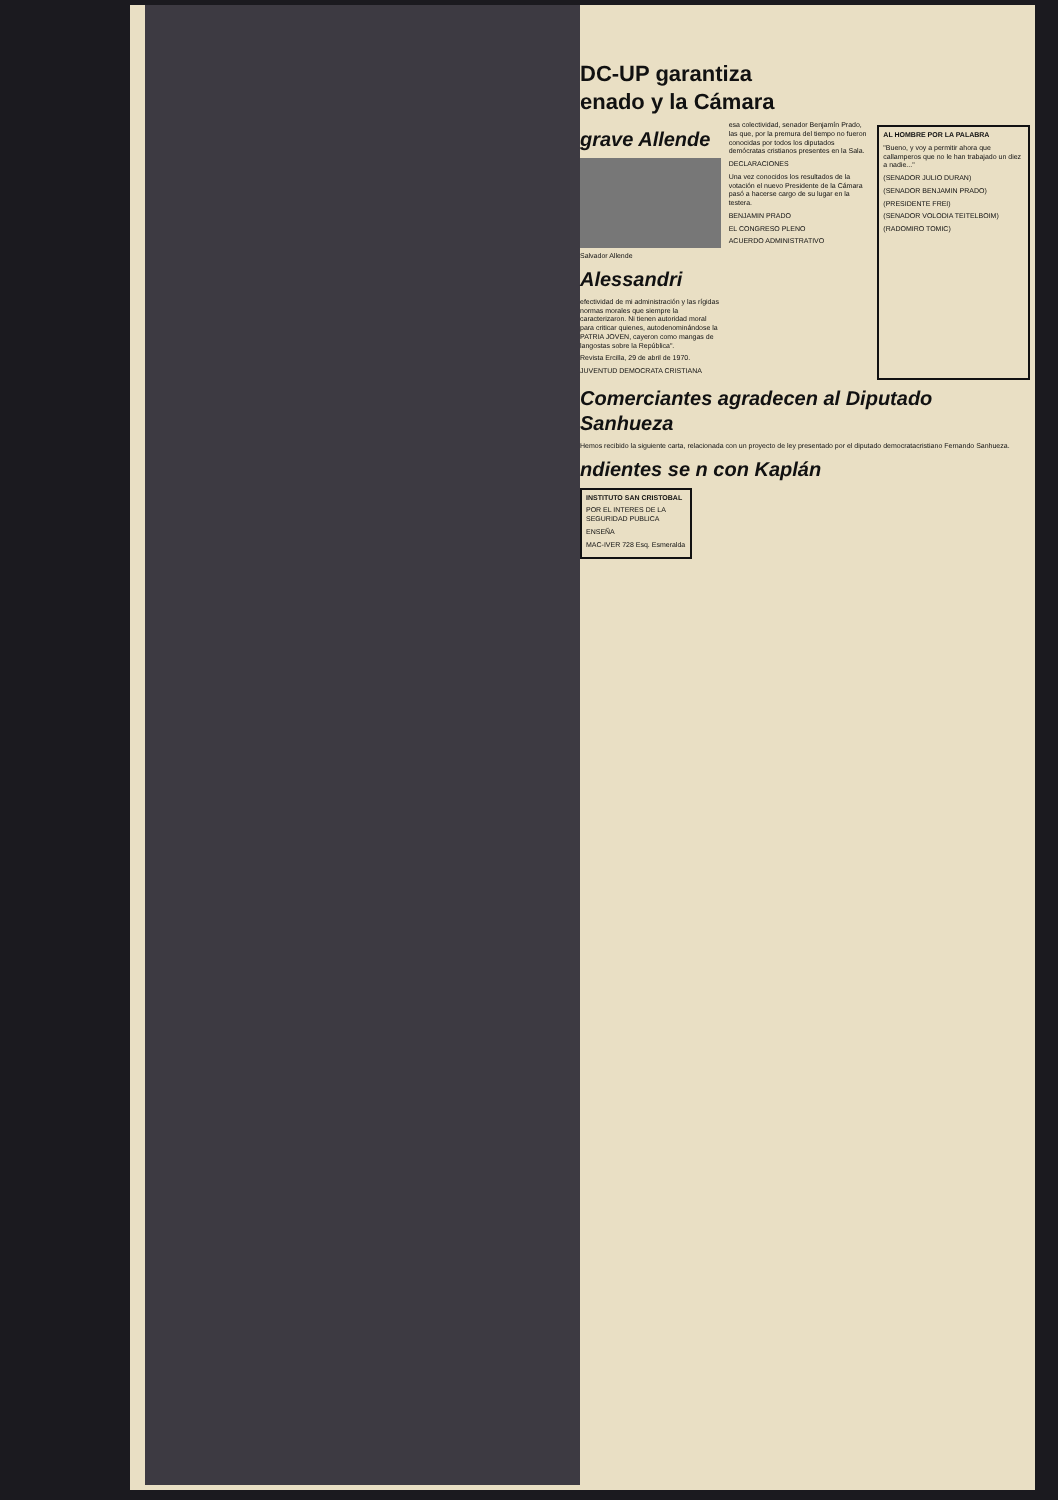DC-UP garantiza
enado y la Cámara
grave Allende
Salvador Allende
Alessandri
efectividad de mi administración y las rígidas normas morales que siempre la caracterizaron. Ni tienen autoridad moral para criticar quienes, autodenominándose la PATRIA JOVEN, cayeron como mangas de langostas sobre la República".
Revista Ercilla, 29 de abril de 1970.
JUVENTUD DEMOCRATA CRISTIANA
esa colectividad, senador Benjamín Prado, las que, por la premura del tiempo no fueron conocidas por todos los diputados demócratas cristianos presentes en la Sala.
DECLARACIONES
Una vez conocidos los resultados de la votación el nuevo Presidente de la Cámara pasó a hacerse cargo de su lugar en la testera.
BENJAMIN PRADO
EL CONGRESO PLENO
ACUERDO ADMINISTRATIVO
AL HOMBRE POR LA PALABRA
"Bueno, y voy a permitir ahora que callamperos que no le han trabajado un diez a nadie..."
(SENADOR JULIO DURAN)
(SENADOR BENJAMIN PRADO)
(PRESIDENTE FREI)
(SENADOR VOLODIA TEITELBOIM)
(RADOMIRO TOMIC)
Comerciantes agradecen al Diputado Sanhueza
Hemos recibido la siguiente carta, relacionada con un proyecto de ley presentado por el diputado democratacristiano Fernando Sanhueza.
ndientes se n con Kaplán
INSTITUTO SAN CRISTOBAL
POR EL INTERES DE LA SEGURIDAD PUBLICA
ENSEÑA
MAC-IVER 728 Esq. Esmeralda